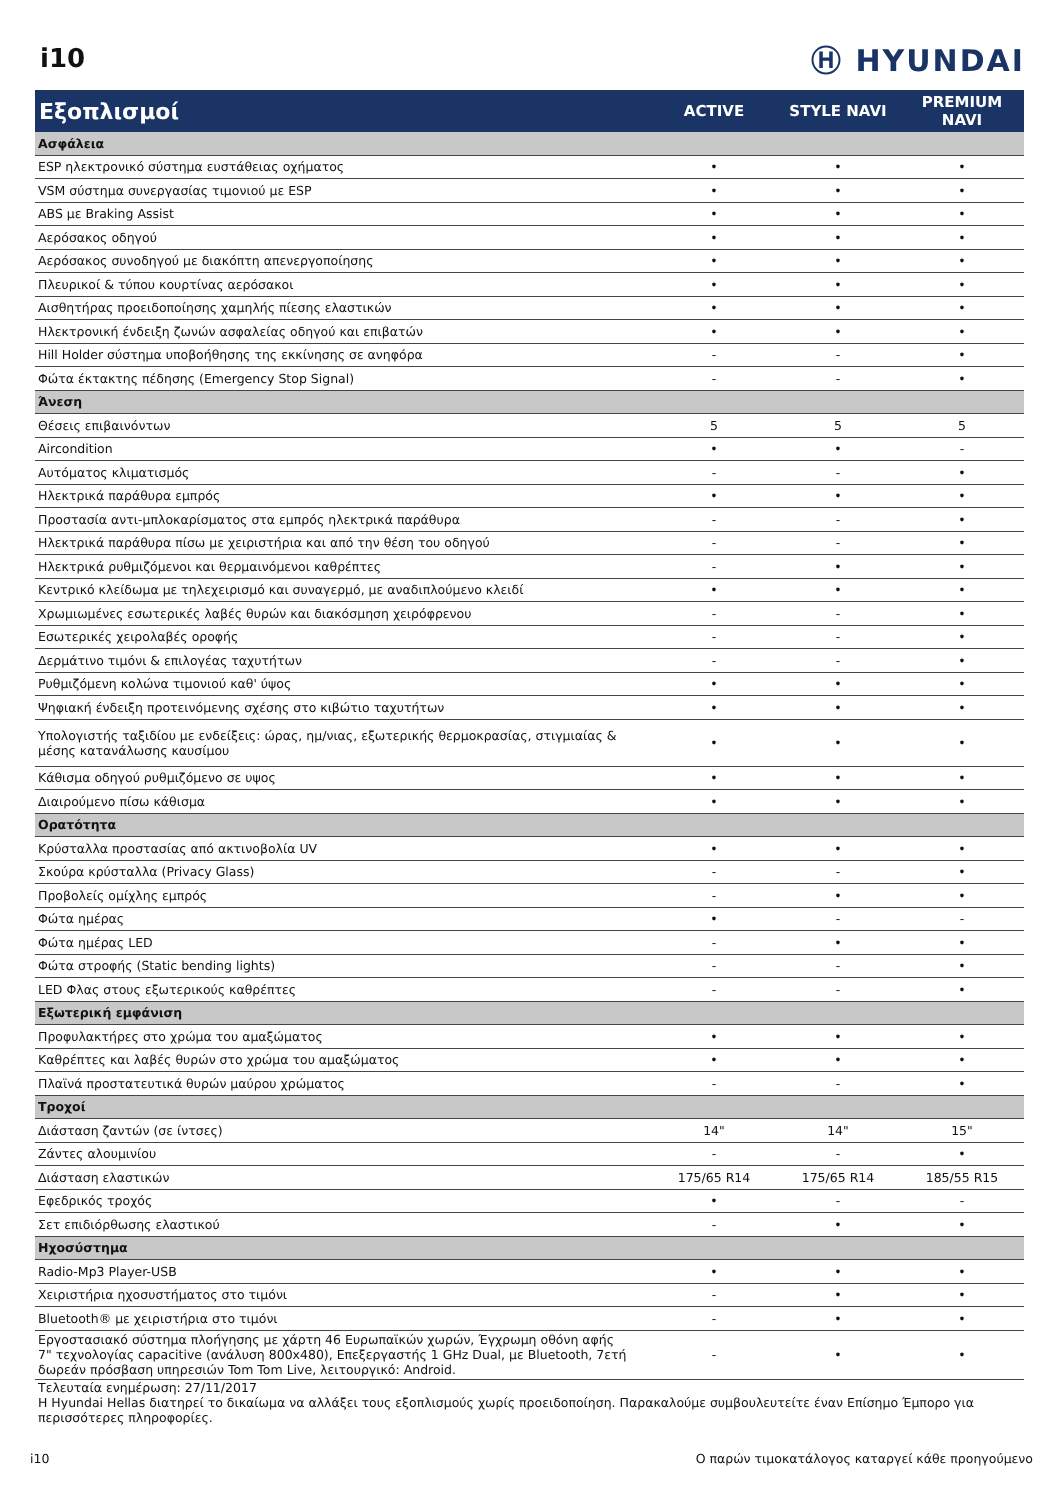i10
Ⓗ HYUNDAI
| Εξοπλισμοί | ACTIVE | STYLE NAVI | PREMIUM NAVI |
| --- | --- | --- | --- |
| Ασφάλεια | | | |
| ESP ηλεκτρονικό σύστημα ευστάθειας οχήματος | • | • | • |
| VSM σύστημα συνεργασίας τιμονιού με ESP | • | • | • |
| ABS με Braking Assist | • | • | • |
| Αερόσακος οδηγού | • | • | • |
| Αερόσακος συνοδηγού με διακόπτη απενεργοποίησης | • | • | • |
| Πλευρικοί & τύπου κουρτίνας αερόσακοι | • | • | • |
| Αισθητήρας προειδοποίησης χαμηλής πίεσης ελαστικών | • | • | • |
| Ηλεκτρονική ένδειξη ζωνών ασφαλείας οδηγού και επιβατών | • | • | • |
| Hill Holder σύστημα υποβοήθησης της εκκίνησης σε ανηφόρα | - | - | • |
| Φώτα έκτακτης πέδησης (Emergency Stop Signal) | - | - | • |
| Άνεση | | | |
| Θέσεις επιβαινόντων | 5 | 5 | 5 |
| Aircondition | • | • | - |
| Αυτόματος κλιματισμός | - | - | • |
| Ηλεκτρικά παράθυρα εμπρός | • | • | • |
| Προστασία αντι-μπλοκαρίσματος στα εμπρός ηλεκτρικά παράθυρα | - | - | • |
| Ηλεκτρικά παράθυρα πίσω με χειριστήρια και από την θέση του οδηγού | - | - | • |
| Ηλεκτρικά ρυθμιζόμενοι και θερμαινόμενοι καθρέπτες | - | • | • |
| Κεντρικό κλείδωμα με τηλεχειρισμό και συναγερμό, με αναδιπλούμενο κλειδί | • | • | • |
| Χρωμιωμένες εσωτερικές λαβές θυρών και διακόσμηση χειρόφρενου | - | - | • |
| Εσωτερικές χειρολαβές οροφής | - | - | • |
| Δερμάτινο τιμόνι & επιλογέας ταχυτήτων | - | - | • |
| Ρυθμιζόμενη κολώνα τιμονιού καθ' ύψος | • | • | • |
| Ψηφιακή ένδειξη προτεινόμενης σχέσης στο κιβώτιο ταχυτήτων | • | • | • |
| Υπολογιστής ταξιδίου με ενδείξεις: ώρας, ημ/νιας, εξωτερικής θερμοκρασίας, στιγμιαίας & μέσης κατανάλωσης καυσίμου | • | • | • |
| Κάθισμα οδηγού ρυθμιζόμενο σε υψος | • | • | • |
| Διαιρούμενο πίσω κάθισμα | • | • | • |
| Ορατότητα | | | |
| Κρύσταλλα προστασίας από ακτινοβολία UV | • | • | • |
| Σκούρα κρύσταλλα (Privacy Glass) | - | - | • |
| Προβολείς ομίχλης εμπρός | - | • | • |
| Φώτα ημέρας | • | - | - |
| Φώτα ημέρας LED | - | • | • |
| Φώτα στροφής (Static bending lights) | - | - | • |
| LED Φλας στους εξωτερικούς καθρέπτες | - | - | • |
| Εξωτερική εμφάνιση | | | |
| Προφυλακτήρες στο χρώμα του αμαξώματος | • | • | • |
| Καθρέπτες και λαβές θυρών στο χρώμα του αμαξώματος | • | • | • |
| Πλαϊνά προστατευτικά θυρών μαύρου χρώματος | - | - | • |
| Τροχοί | | | |
| Διάσταση ζαντών (σε ίντσες) | 14" | 14" | 15" |
| Ζάντες αλουμινίου | - | - | • |
| Διάσταση ελαστικών | 175/65 R14 | 175/65 R14 | 185/55 R15 |
| Εφεδρικός τροχός | • | - | - |
| Σετ επιδιόρθωσης ελαστικού | - | • | • |
| Ηχοσύστημα | | | |
| Radio-Mp3 Player-USB | • | • | • |
| Χειριστήρια ηχοσυστήματος στο τιμόνι | - | • | • |
| Bluetooth® με χειριστήρια στο τιμόνι | - | • | • |
| Εργοστασιακό σύστημα πλοήγησης με χάρτη 46 Ευρωπαϊκών χωρών, Έγχρωμη οθόνη αφής 7" τεχνολογίας capacitive (ανάλυση 800x480), Επεξεργαστής 1 GHz Dual, με Bluetooth, 7ετή δωρεάν πρόσβαση υπηρεσιών Tom Tom Live, λειτουργικό: Android. | - | • | • |
Τελευταία ενημέρωση: 27/11/2017
Η Hyundai Hellas διατηρεί το δικαίωμα να αλλάξει τους εξοπλισμούς χωρίς προειδοποίηση. Παρακαλούμε συμβουλευτείτε έναν Επίσημο Έμπορο για περισσότερες πληροφορίες.
i10 Ο παρών τιμοκατάλογος καταργεί κάθε προηγούμενο